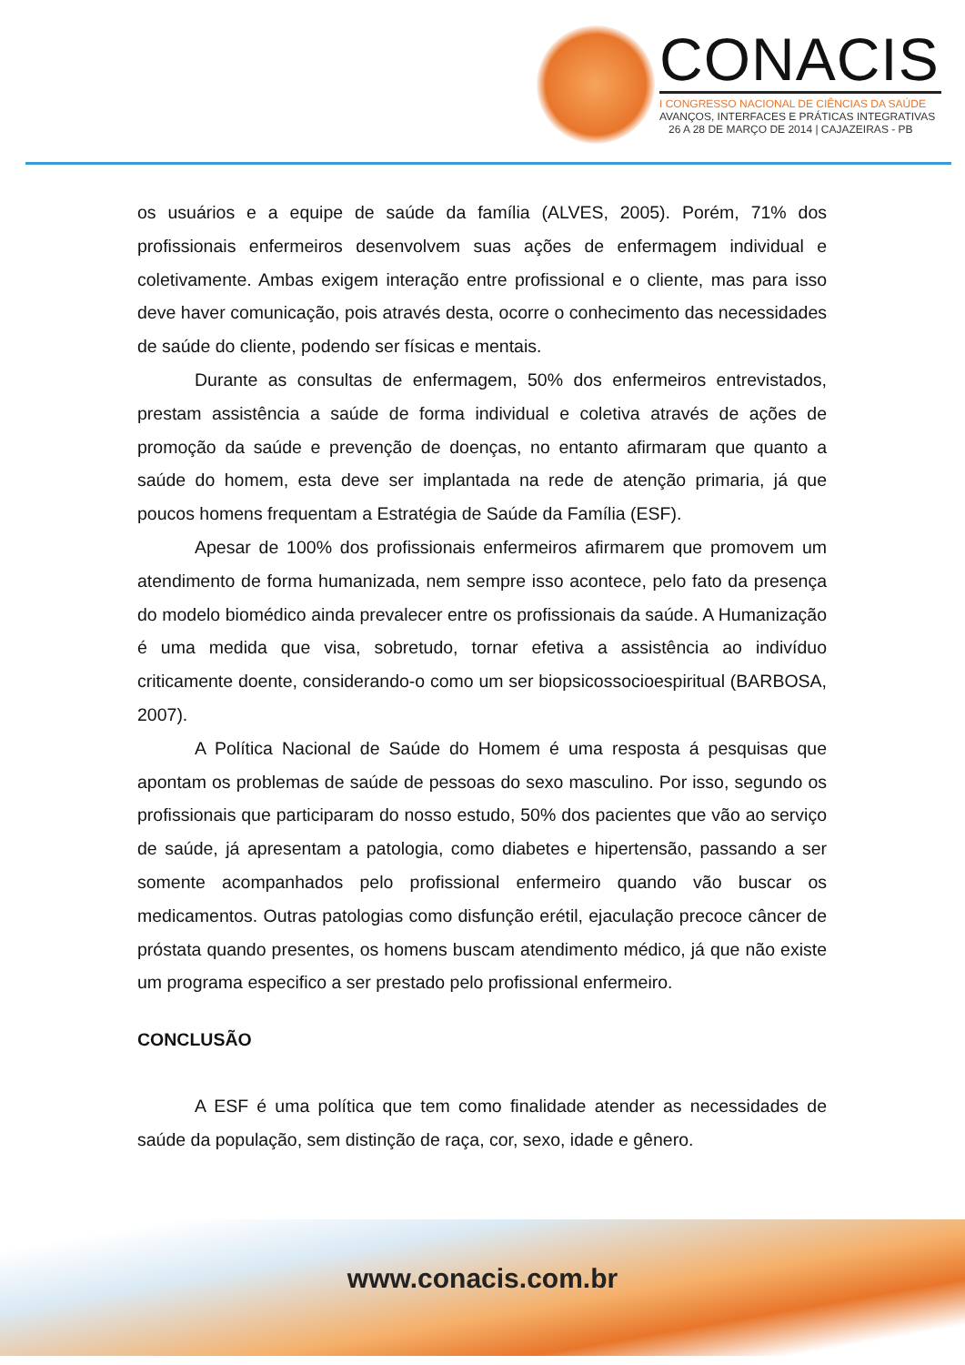CONACIS
I CONGRESSO NACIONAL DE CIÊNCIAS DA SAÚDE
AVANÇOS, INTERFACES E PRÁTICAS INTEGRATIVAS
26 A 28 DE MARÇO DE 2014 | CAJAZEIRAS - PB
os usuários e a equipe de saúde da família (ALVES, 2005). Porém, 71% dos profissionais enfermeiros desenvolvem suas ações de enfermagem individual e coletivamente. Ambas exigem interação entre profissional e o cliente, mas para isso deve haver comunicação, pois através desta, ocorre o conhecimento das necessidades de saúde do cliente, podendo ser físicas e mentais.
Durante as consultas de enfermagem, 50% dos enfermeiros entrevistados, prestam assistência a saúde de forma individual e coletiva através de ações de promoção da saúde e prevenção de doenças, no entanto afirmaram que quanto a saúde do homem, esta deve ser implantada na rede de atenção primaria, já que poucos homens frequentam a Estratégia de Saúde da Família (ESF).
Apesar de 100% dos profissionais enfermeiros afirmarem que promovem um atendimento de forma humanizada, nem sempre isso acontece, pelo fato da presença do modelo biomédico ainda prevalecer entre os profissionais da saúde. A Humanização é uma medida que visa, sobretudo, tornar efetiva a assistência ao indivíduo criticamente doente, considerando-o como um ser biopsicossocioespiritual (BARBOSA, 2007).
A Política Nacional de Saúde do Homem é uma resposta á pesquisas que apontam os problemas de saúde de pessoas do sexo masculino. Por isso, segundo os profissionais que participaram do nosso estudo, 50% dos pacientes que vão ao serviço de saúde, já apresentam a patologia, como diabetes e hipertensão, passando a ser somente acompanhados pelo profissional enfermeiro quando vão buscar os medicamentos. Outras patologias como disfunção erétil, ejaculação precoce câncer de próstata quando presentes, os homens buscam atendimento médico, já que não existe um programa especifico a ser prestado pelo profissional enfermeiro.
CONCLUSÃO
A ESF é uma política que tem como finalidade atender as necessidades de saúde da população, sem distinção de raça, cor, sexo, idade e gênero.
www.conacis.com.br